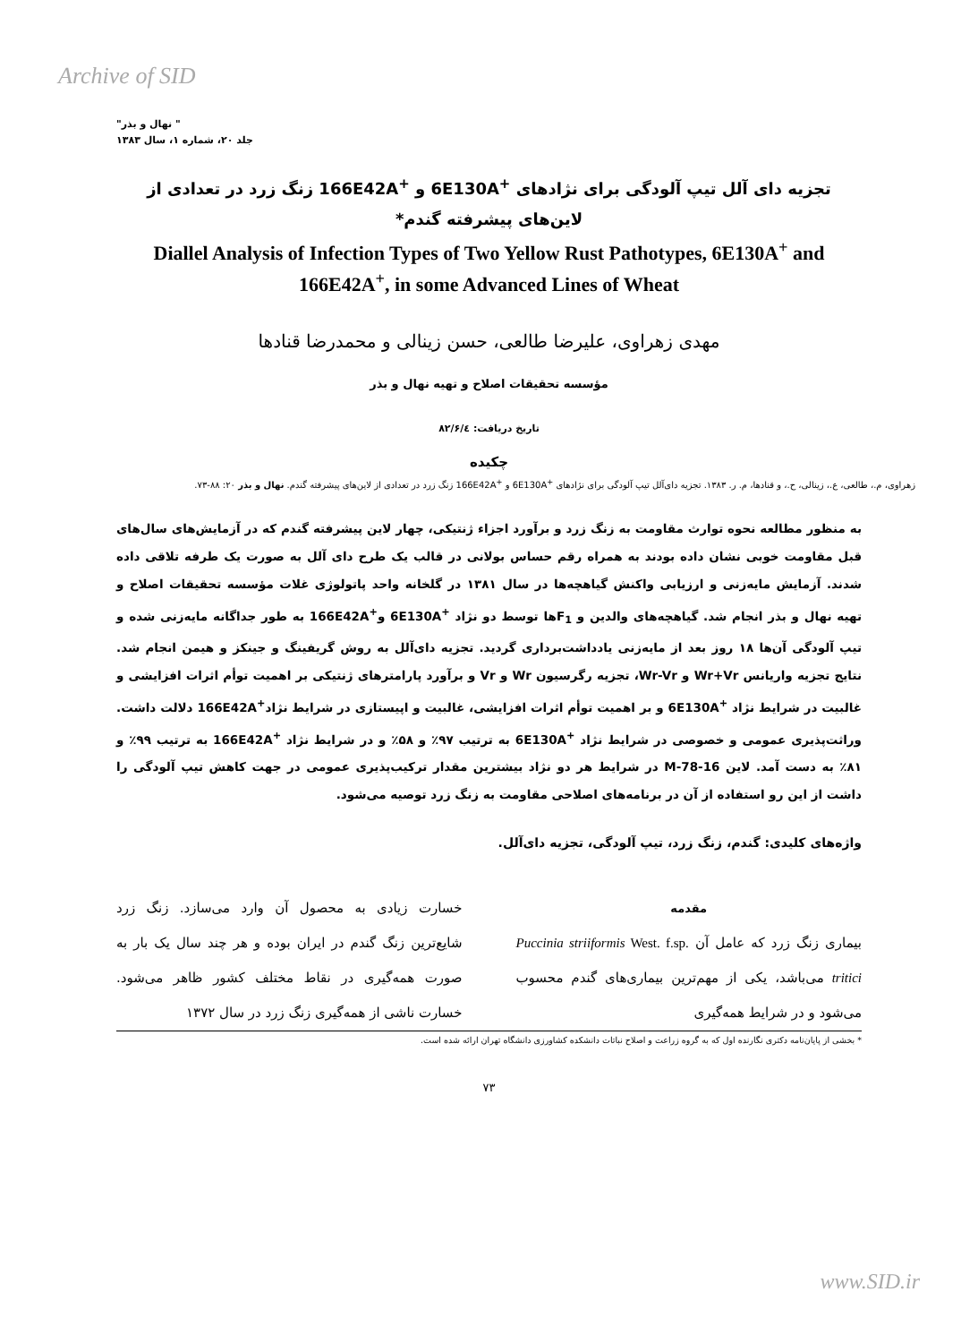Archive of SID
" نهال و بذر"
جلد ۲۰، شماره ۱، سال ۱۳۸۳
تجزیه دای آلل تیپ آلودگی برای نژادهای <sup>+</sup>6E130A و <sup>+</sup>166E42A زنگ زرد در تعدادی از لاین‌های پیشرفته گندم*
Diallel Analysis of Infection Types of Two Yellow Rust Pathotypes, 6E130A<sup>+</sup> and 166E42A<sup>+</sup>, in some Advanced Lines of Wheat
مهدی زهراوی، علیرضا طالعی، حسن زینالی و محمدرضا قنادها
مؤسسه تحقیقات اصلاح و تهیه نهال و بذر
تاریخ دریافت: ۸۲/۶/٤
چکیده
زهراوی، م.، طالعی، ع.، زینالی، ح.، و قنادها، م. ر. ۱۳۸۳. تجزیه دای‌آلل تیپ آلودگی برای نژادهای <sup>+</sup>6E130A و <sup>+</sup>166E42A زنگ زرد در تعدادی از لاین‌های پیشرفته گندم. نهال و بذر ۲۰: ۸۸-۷۳.
به منظور مطالعه نحوه توارث مقاومت به زنگ زرد و برآورد اجزاء ژنتیکی، چهار لاین پیشرفته گندم که در آزمایش‌های سال‌های قبل مقاومت خوبی نشان داده بودند به همراه رقم حساس بولانی در قالب یک طرح دای آلل به صورت یک طرفه تلاقی داده شدند. آزمایش مایه‌زنی و ارزیابی واکنش گیاهچه‌ها در سال ۱۳۸۱ در گلخانه واحد پاتولوژی غلات مؤسسه تحقیقات اصلاح و تهیه نهال و بذر انجام شد. گیاهچه‌های والدین و F<sub>1</sub>ها توسط دو نژاد <sup>+</sup>6E130A و<sup>+</sup>166E42A به طور جداگانه مایه‌زنی شده و تیپ آلودگی آن‌ها ۱۸ روز بعد از مایه‌زنی یادداشت‌برداری گردید. تجزیه دای‌آلل به روش گریفینگ و جینکز و هیمن انجام شد. نتایج تجزیه واریانس Wr+Vr و Wr-Vr، تجزیه رگرسیون Wr و Vr و برآورد پارامترهای ژنتیکی بر اهمیت توأم اثرات افزایشی و غالبیت در شرایط نژاد <sup>+</sup>6E130A و بر اهمیت توأم اثرات افزایشی، غالبیت و اپیستازی در شرایط نژاد<sup>+</sup>166E42A دلالت داشت. وراثت‌پذیری عمومی و خصوصی در شرایط نژاد <sup>+</sup>6E130A به ترتیب ۹۷٪ و ۵۸٪ و در شرایط نژاد <sup>+</sup>166E42A به ترتیب ۹۹٪ و ۸۱٪ به دست آمد. لاین M-78-16 در شرایط هر دو نژاد بیشترین مقدار ترکیب‌پذیری عمومی در جهت کاهش تیپ آلودگی را داشت از این رو استفاده از آن در برنامه‌های اصلاحی مقاومت به زنگ زرد توصیه می‌شود.
واژه‌های کلیدی: گندم، زنگ زرد، تیپ آلودگی، تجزیه دای‌آلل.
مقدمه
بیماری زنگ زرد که عامل آن Puccinia striiformis West. f.sp. tritici می‌باشد، یکی از مهم‌ترین بیماری‌های گندم محسوب می‌شود و در شرایط همه‌گیری
خسارت زیادی به محصول آن وارد می‌سازد. زنگ زرد شایع‌ترین زنگ گندم در ایران بوده و هر چند سال یک بار به صورت همه‌گیری در نقاط مختلف کشور ظاهر می‌شود. خسارت ناشی از همه‌گیری زنگ زرد در سال ۱۳۷۲
* بخشی از پایان‌نامه دکتری نگارنده اول که به گروه زراعت و اصلاح نباتات دانشکده کشاورزی دانشگاه تهران ارائه شده است.
۷۳
www.SID.ir